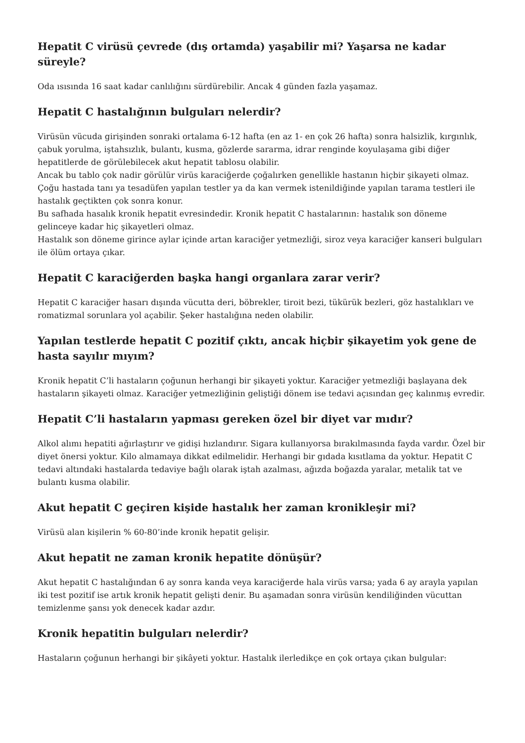Hepatit C virüsü çevrede (dış ortamda) yaşabilir mi? Yaşarsa ne kadar süreyle?
Oda ısısında 16 saat kadar canlılığını sürdürebilir. Ancak 4 günden fazla yaşamaz.
Hepatit C hastalığının bulguları nelerdir?
Virüsün vücuda girişinden sonraki ortalama 6-12 hafta (en az 1- en çok 26 hafta) sonra halsizlik, kırgınlık, çabuk yorulma, iştahsızlık, bulantı, kusma, gözlerde sararma, idrar renginde koyulaşama gibi diğer hepatitlerde de görülebilecek akut hepatit tablosu olabilir.
Ancak bu tablo çok nadir görülür virüs karaciğerde çoğalırken genellikle hastanın hiçbir şikayeti olmaz.
Çoğu hastada tanı ya tesadüfen yapılan testler ya da kan vermek istenildiğinde yapılan tarama testleri ile hastalık geçtikten çok sonra konur.
Bu safhada hasalık kronik hepatit evresindedir. Kronik hepatit C hastalarının: hastalık son döneme gelinceye kadar hiç şikayetleri olmaz.
Hastalık son döneme girince aylar içinde artan karaciğer yetmezliği, siroz veya karaciğer kanseri bulguları ile ölüm ortaya çıkar.
Hepatit C karaciğerden başka hangi organlara zarar verir?
Hepatit C karaciğer hasarı dışında vücutta deri, böbrekler, tiroit bezi, tükürük bezleri, göz hastalıkları ve romatizmal sorunlara yol açabilir. Şeker hastalığına neden olabilir.
Yapılan testlerde hepatit C pozitif çıktı, ancak hiçbir şikayetim yok gene de hasta sayılır mıyım?
Kronik hepatit C’li hastaların çoğunun herhangi bir şikayeti yoktur. Karaciğer yetmezliği başlayana dek hastaların şikayeti olmaz. Karaciğer yetmezliğinin geliştiği dönem ise tedavi açısından geç kalınmış evredir.
Hepatit C’li hastaların yapması gereken özel bir diyet var mıdır?
Alkol alımı hepatiti ağırlaştırır ve gidişi hızlandırır. Sigara kullanıyorsa bırakılmasında fayda vardır. Özel bir diyet önersi yoktur. Kilo almamaya dikkat edilmelidir. Herhangi bir gıdada kısıtlama da yoktur. Hepatit C tedavi altındaki hastalarda tedaviye bağlı olarak iştah azalması, ağızda boğazda yaralar, metalik tat ve bulantı kusma olabilir.
Akut hepatit C geçiren kişide hastalık her zaman kronikleşir mi?
Virüsü alan kişilerin % 60-80’inde kronik hepatit gelişir.
Akut hepatit ne zaman kronik hepatite dönüşür?
Akut hepatit C hastalığından 6 ay sonra kanda veya karaciğerde hala virüs varsa; yada 6 ay arayla yapılan iki test pozitif ise artık kronik hepatit gelişti denir. Bu aşamadan sonra virüsün kendiliğinden vücuttan temizlenme şansı yok denecek kadar azdır.
Kronik hepatitin bulguları nelerdir?
Hastaların çoğunun herhangi bir şikâyeti yoktur. Hastalık ilerledikçe en çok ortaya çıkan bulgular: